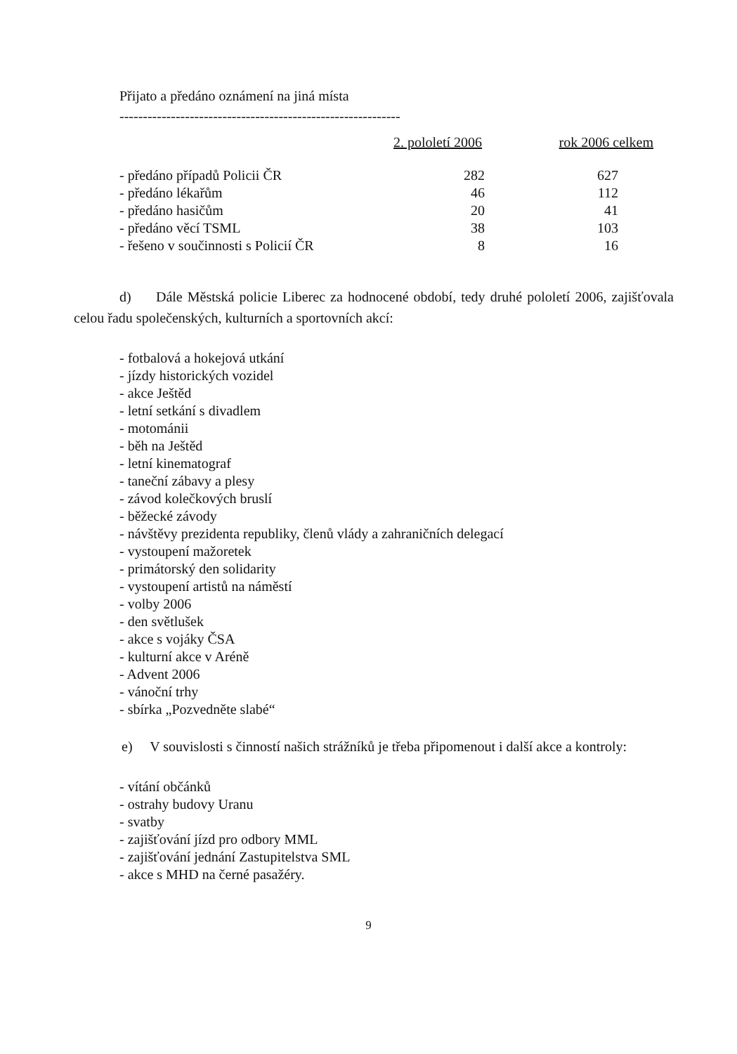Přijato a předáno oznámení na jiná místa
------------------------------------------------------------
| | 2. pololetí 2006 | rok 2006 celkem |
| --- | --- | --- |
| - předáno případů Policii ČR | 282 | 627 |
| - předáno lékařům | 46 | 112 |
| - předáno hasičům | 20 | 41 |
| - předáno věcí TSML | 38 | 103 |
| - řešeno v součinnosti s Policií ČR | 8 | 16 |
d) Dále Městská policie Liberec za hodnocené období, tedy druhé pololetí 2006, zajišťovala celou řadu společenských, kulturních a sportovních akcí:
- fotbalová a hokejová utkání
- jízdy historických vozidel
- akce Ještěd
- letní setkání s divadlem
- motománii
- běh na Ještěd
- letní kinematograf
- taneční zábavy a plesy
- závod kolečkových bruslí
- běžecké závody
- návštěvy prezidenta republiky, členů vlády a zahraničních delegací
- vystoupení mažoretek
- primátorský den solidarity
- vystoupení artistů na náměstí
- volby 2006
- den světlušek
- akce s vojáky ČSA
- kulturní akce v Aréně
- Advent 2006
- vánoční trhy
- sbírka „Pozvedněte slabé“
e) V souvislosti s činností našich strážníků je třeba připomenout i další akce a kontroly:
- vítání občánků
- ostrahy budovy Uranu
- svatby
- zajišťování jízd pro odbory MML
- zajišťování jednání Zastupitelstva SML
- akce s MHD na černé pasažéry.
9